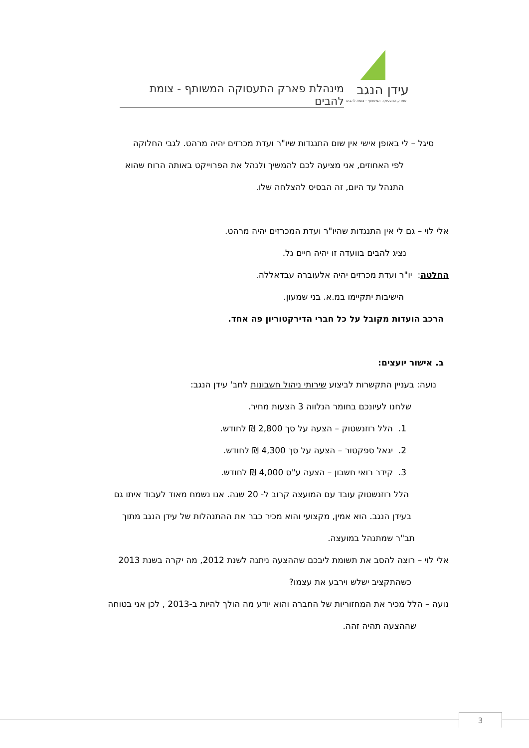מינהלת פארק התעסוקה המשותף - צומת להבים
עידן הנגב
פארק התעסוקה המשותף - צומת להבים
סיגל – לי באופן אישי אין שום התנגדות שיו"ר ועדת מכרזים יהיה מרהט. לגבי החלוקה
לפי האחוזים, אני מציעה לכם להמשיך ולנהל את הפרוייקט באותה הרוח שהוא
התנהל עד היום, זה הבסיס להצלחה שלו.
אלי לוי – גם לי אין התנגדות שהיו"ר ועדת המכרזים יהיה מרהט.
נציג להבים בוועדה זו יהיה חיים גל.
החלטה: יו"ר ועדת מכרזים יהיה אלעוברה עבדאללה.
הישיבות יתקיימו במ.א. בני שמעון.
הרכב הועדות מקובל על כל חברי הדירקטוריון פה אחד.
ב. אישור יועצים:
נועה: בעניין התקשרות לביצוע שירותי ניהול חשבונות לחב' עידן הנגב:
שלחנו לעיונכם בחומר הנלווה 3 הצעות מחיר.
1. הלל רוזנשטוק – הצעה על סך 2,800 ₪ לחודש.
2. יגאל ספקטור – הצעה על סך 4,300 ₪ לחודש.
3. קידר רואי חשבון – הצעה ע"ס 4,000 ₪ לחודש.
הלל רוזנשטוק עובד עם המועצה קרוב ל- 20 שנה. אנו נשמח מאוד לעבוד איתו גם
בעידן הנגב. הוא אמין, מקצועי והוא מכיר כבר את ההתנהלות של עידן הנגב מתוך
תב"ר שמתנהל במועצה.
אלי לוי – רוצה להסב את תשומת ליבכם שההצעה ניתנה לשנת 2012, מה יקרה בשנת 2013
כשהתקציב ישלש וירבע את עצמו?
נועה – הלל מכיר את המחזוריות של החברה והוא יודע מה הולך להיות ב-2013 , לכן אני בטוחה
שההצעה תהיה זהה.
3